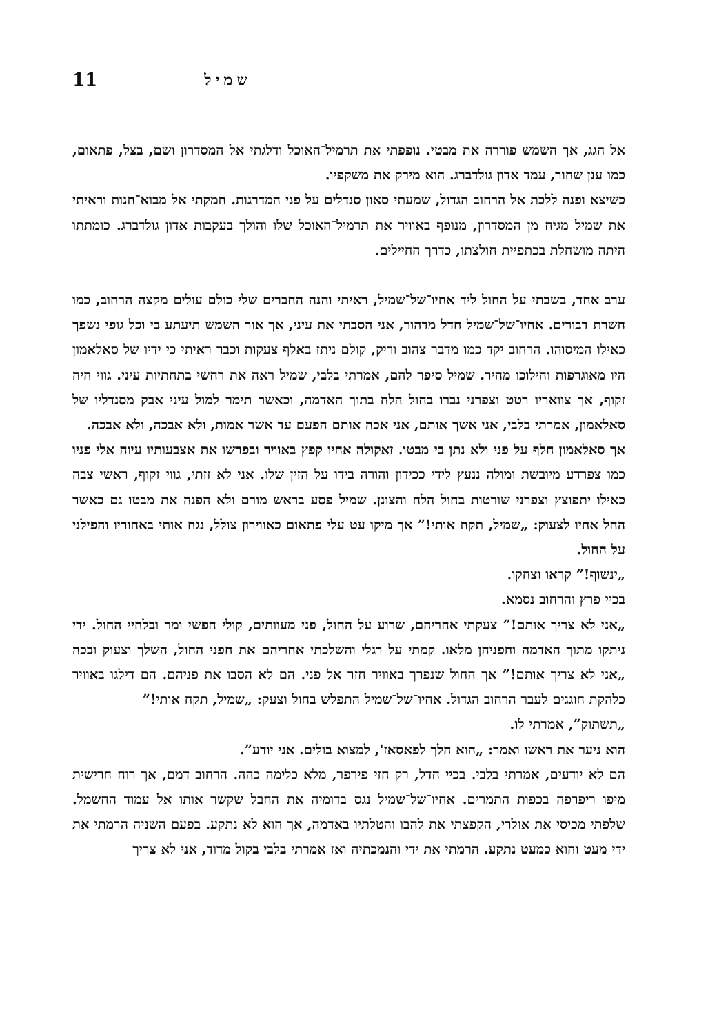11 שמיל
אל הגג, אך השמש פוררה את מבטי. נופפתי את תרמיל־האוכל ודלגתי אל המסדרון ושם, בצל, פתאום, כמו ענן שחור, עמד אדון גולדברג. הוא מירק את משקפיו.
כשיצא ופנה ללכת אל הרחוב הגדול, שמעתי סאון סנדלים על פני המדרגות. חמקתי אל מבוא־חנות וראיתי את שמיל מגיח מן המסדרון, מנופף באוויר את תרמיל־האוכל שלו והולך בעקבות אדון גולדברג. כומתתו היתה מושחלת בכתפיית חולצתו, כדרך החיילים.
ערב אחד, בשבתי על החול ליד אחיו־של־שמיל, ראיתי והנה החברים שלי כולם עולים מקצה הרחוב, כמו חשרת דבורים. אחיו־של־שמיל חדל מדהור, אני הסבתי את עיני, אך אור השמש תיעתע בי וכל גופי נשפך כאילו המיסוהו. הרחוב יקד כמו מדבר צהוב וריק, קולם ניתז באלף צעקות וכבר ראיתי כי ידיו של סאלאמון היו מאוגרפות והילוכו מהיר. שמיל סיפר להם, אמרתי בלבי, שמיל ראה את רחשי בתחתיות עיני. גווי היה זקוף, אך צוואריו רטט וצפרני נברו בחול הלח בתוך האדמה, וכאשר תימר למול עיני אבק מסנדליו של סאלאמון, אמרתי בלבי, אני אשך אותם, אני אכה אותם הפעם עד אשר אמות, ולא אבכה, ולא אבכה.
אך סאלאמון חלף על פני ולא נתן בי מבטו. זאקולה אחיו קפץ באוויר ובפרשו את אצבעותיו עיוה אלי פניו כמו צפרדע מיובשת ומולה ננעץ לידי ככידון והורה בידו על הזין שלו. אני לא זזתי, גווי זקוף, ראשי צבה כאילו יתפוצץ וצפרני שורטות בחול הלח והצונן. שמיל פסע בראש מורם ולא הפנה את מבטו גם כאשר החל אחיו לצעוק: „שמיל, תקח אותי!” אך מיקו עט עלי פתאום כאווירון צולל, נגח אותי באחוריו והפילני על החול.
„ינשוף!” קראו וצחקו.
בכיי פרץ והרחוב נסמא.
„אני לא צריך אותם!” צעקתי אחריהם, שרוע על החול, פני מעוותים, קולי חפשי ומר ובלחיי החול. ידי ניתקו מתוך האדמה וחפניהן מלאו. קמתי על רגלי והשלכתי אחריהם את חפני החול, השלך וצעוק ובכה „אני לא צריך אותם!” אך החול שנפרך באוויר חזר אל פני. הם לא הסבו את פניהם. הם דילגו באוויר כלהקת חוגגים לעבר הרחוב הגדול. אחיו־של־שמיל התפלש בחול וצעק: „שמיל, תקח אותי!”
„תשתוק”, אמרתי לו.
הוא ניער את ראשו ואמר: „הוא הלך לפאסאז', למצוא בולים. אני יודע”.
הם לא יודעים, אמרתי בלבי. בכיי חדל, רק חזי פירפר, מלא כלימה כהה. הרחוב דמם, אך רוח חרישית מיפו ריפרפה בכפות התמרים. אחיו־של־שמיל נגס בדומיה את החבל שקשר אותו אל עמוד החשמל. שלפתי מכיסי את אולרי, הקפצתי את להבו והטלתיו באדמה, אך הוא לא נתקע. בפעם השניה הרמתי את ידי מעט והוא כמעט נתקע. הרמתי את ידי והנמכתיה ואז אמרתי בלבי בקול מדוד, אני לא צריך